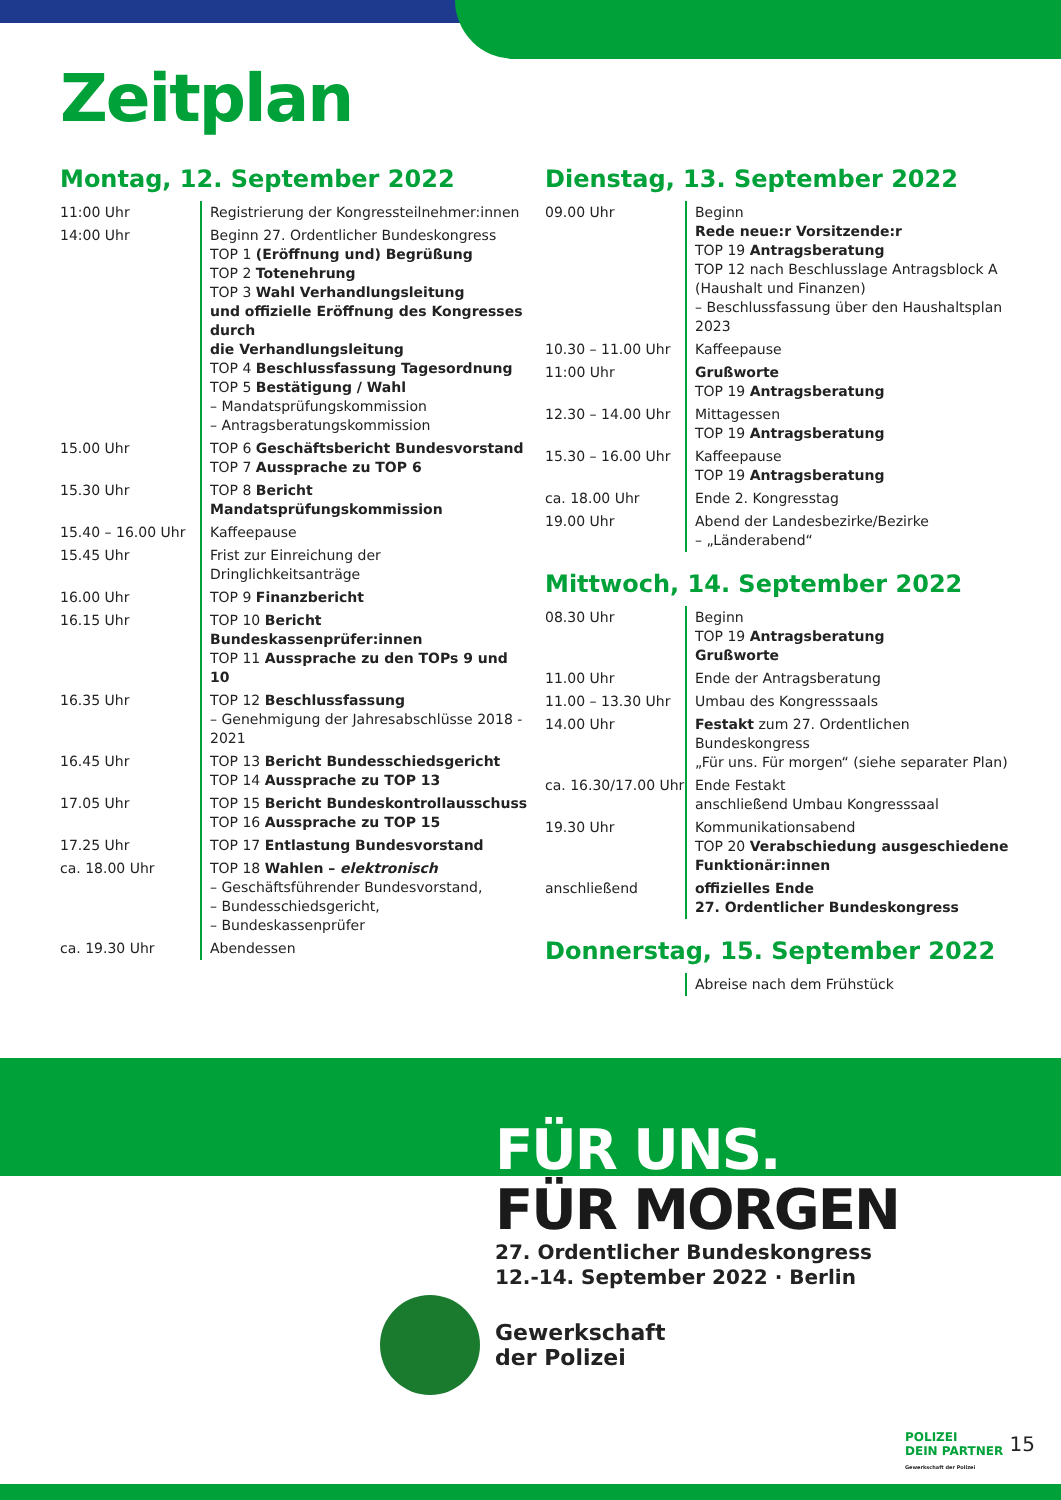Zeitplan
Montag, 12. September 2022
| 11:00 Uhr | Registrierung der Kongressteilnehmer:innen |
| 14:00 Uhr | Beginn 27. Ordentlicher Bundeskongress TOP 1 (Eröffnung und) Begrüßung TOP 2 Totenehrung TOP 3 Wahl Verhandlungsleitung und offizielle Eröffnung des Kongresses durch die Verhandlungsleitung TOP 4 Beschlussfassung Tagesordnung TOP 5 Bestätigung / Wahl – Mandatsprüfungskommission – Antragsberatungskommission |
| 15.00 Uhr | TOP 6 Geschäftsbericht Bundesvorstand TOP 7 Aussprache zu TOP 6 |
| 15.30 Uhr | TOP 8 Bericht Mandatsprüfungskommission |
| 15.40 – 16.00 Uhr | Kaffeepause |
| 15.45 Uhr | Frist zur Einreichung der Dringlichkeitsanträge |
| 16.00 Uhr | TOP 9 Finanzbericht |
| 16.15 Uhr | TOP 10 Bericht Bundeskassenprüfer:innen TOP 11 Aussprache zu den TOPs 9 und 10 |
| 16.35 Uhr | TOP 12 Beschlussfassung – Genehmigung der Jahresabschlüsse 2018 - 2021 |
| 16.45 Uhr | TOP 13 Bericht Bundesschiedsgericht TOP 14 Aussprache zu TOP 13 |
| 17.05 Uhr | TOP 15 Bericht Bundeskontrollausschuss TOP 16 Aussprache zu TOP 15 |
| 17.25 Uhr | TOP 17 Entlastung Bundesvorstand |
| ca. 18.00 Uhr | TOP 18 Wahlen – elektronisch – Geschäftsführender Bundesvorstand, – Bundesschiedsgericht, – Bundeskassenprüfer |
| ca. 19.30 Uhr | Abendessen |
Dienstag, 13. September 2022
| 09.00 Uhr | Beginn Rede neue:r Vorsitzende:r TOP 19 Antragsberatung TOP 12 nach Beschlusslage Antragsblock A (Haushalt und Finanzen) – Beschlussfassung über den Haushaltsplan 2023 |
| 10.30 – 11.00 Uhr | Kaffeepause |
| 11:00 Uhr | Grußworte TOP 19 Antragsberatung |
| 12.30 – 14.00 Uhr | Mittagessen TOP 19 Antragsberatung |
| 15.30 – 16.00 Uhr | Kaffeepause TOP 19 Antragsberatung |
| ca. 18.00 Uhr | Ende 2. Kongresstag |
| 19.00 Uhr | Abend der Landesbezirke/Bezirke – „Länderabend“ |
Mittwoch, 14. September 2022
| 08.30 Uhr | Beginn TOP 19 Antragsberatung Grußworte |
| 11.00 Uhr | Ende der Antragsberatung |
| 11.00 – 13.30 Uhr | Umbau des Kongresssaals |
| 14.00 Uhr | Festakt zum 27. Ordentlichen Bundeskongress „Für uns. Für morgen“ (siehe separater Plan) |
| ca. 16.30/17.00 Uhr | Ende Festakt anschließend Umbau Kongresssaal |
| 19.30 Uhr | Kommunikationsabend TOP 20 Verabschiedung ausgeschiedene Funktionär:innen |
| anschließend | offizielles Ende 27. Ordentlicher Bundeskongress |
Donnerstag, 15. September 2022
| | Abreise nach dem Frühstück |
FÜR UNS.
FÜR MORGEN
27. Ordentlicher Bundeskongress
12.-14. September 2022 · Berlin
Gewerkschaft
der Polizei
POLIZEI
DEIN PARTNER
Gewerkschaft der Polizei
15